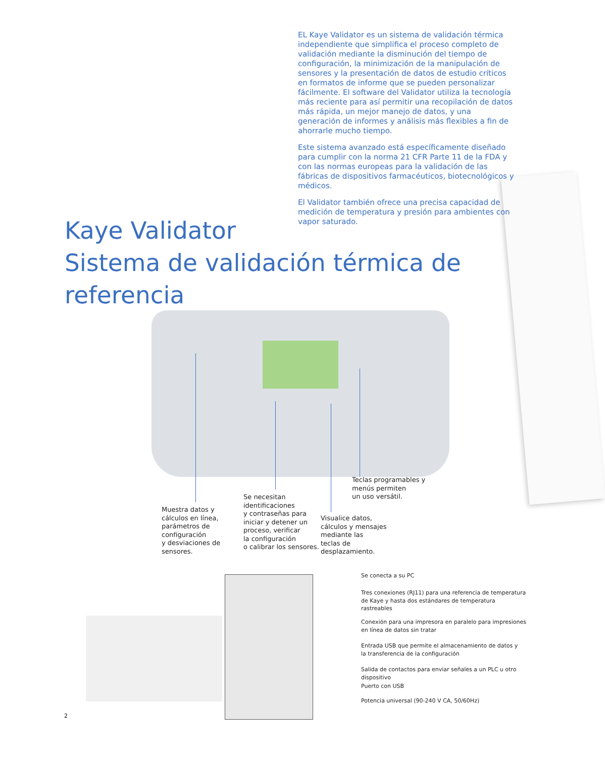EL Kaye Validator es un sistema de validación térmica independiente que simplifica el proceso completo de validación mediante la disminución del tiempo de configuración, la minimización de la manipulación de sensores y la presentación de datos de estudio críticos en formatos de informe que se pueden personalizar fácilmente. El software del Validator utiliza la tecnología más reciente para así permitir una recopilación de datos más rápida, un mejor manejo de datos, y una generación de informes y análisis más flexibles a fin de ahorrarle mucho tiempo.
Este sistema avanzado está específicamente diseñado para cumplir con la norma 21 CFR Parte 11 de la FDA y con las normas europeas para la validación de las fábricas de dispositivos farmacéuticos, biotecnológicos y médicos.
El Validator también ofrece una precisa capacidad de medición de temperatura y presión para ambientes con vapor saturado.
Kaye Validator
Sistema de validación térmica de referencia
Teclas programables y
menús permiten
un uso versátil.
Se necesitan
identificaciones
y contraseñas para
iniciar y detener un
proceso, verificar
la configuración
o calibrar los sensores.
Muestra datos y
cálculos en línea,
parámetros de
configuración
y desviaciones de
sensores.
Visualice datos,
cálculos y mensajes
mediante las
teclas de
desplazamiento.
Se conecta a su PC
Tres conexiones (RJ11) para una referencia de temperatura de Kaye y hasta dos estándares de temperatura rastreables
Conexión para una impresora en paralelo para impresiones en línea de datos sin tratar
Entrada USB que permite el almacenamiento de datos y la transferencia de la configuración
Salida de contactos para enviar señales a un PLC u otro dispositivo
Puerto con USB
Potencia universal (90-240 V CA, 50/60Hz)
2